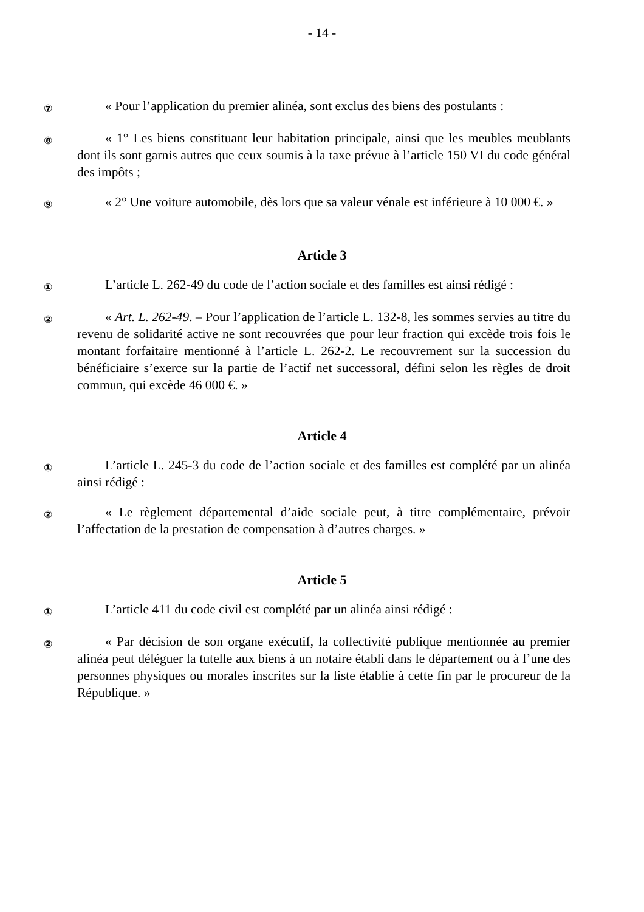- 14 -
⑦
« Pour l’application du premier alinéa, sont exclus des biens des postulants :
⑧
« 1° Les biens constituant leur habitation principale, ainsi que les meubles meublants dont ils sont garnis autres que ceux soumis à la taxe prévue à l’article 150 VI du code général des impôts ;
⑨
« 2° Une voiture automobile, dès lors que sa valeur vénale est inférieure à 10 000 €. »
Article 3
①
L’article L. 262-49 du code de l’action sociale et des familles est ainsi rédigé :
②
« Art. L. 262-49. – Pour l’application de l’article L. 132-8, les sommes servies au titre du revenu de solidarité active ne sont recouvrées que pour leur fraction qui excède trois fois le montant forfaitaire mentionné à l’article L. 262-2. Le recouvrement sur la succession du bénéficiaire s’exerce sur la partie de l’actif net successoral, défini selon les règles de droit commun, qui excède 46 000 €. »
Article 4
①
L’article L. 245-3 du code de l’action sociale et des familles est complété par un alinéa ainsi rédigé :
②
« Le règlement départemental d’aide sociale peut, à titre complémentaire, prévoir l’affectation de la prestation de compensation à d’autres charges. »
Article 5
①
L’article 411 du code civil est complété par un alinéa ainsi rédigé :
②
« Par décision de son organe exécutif, la collectivité publique mentionnée au premier alinéa peut déléguer la tutelle aux biens à un notaire établi dans le département ou à l’une des personnes physiques ou morales inscrites sur la liste établie à cette fin par le procureur de la République. »